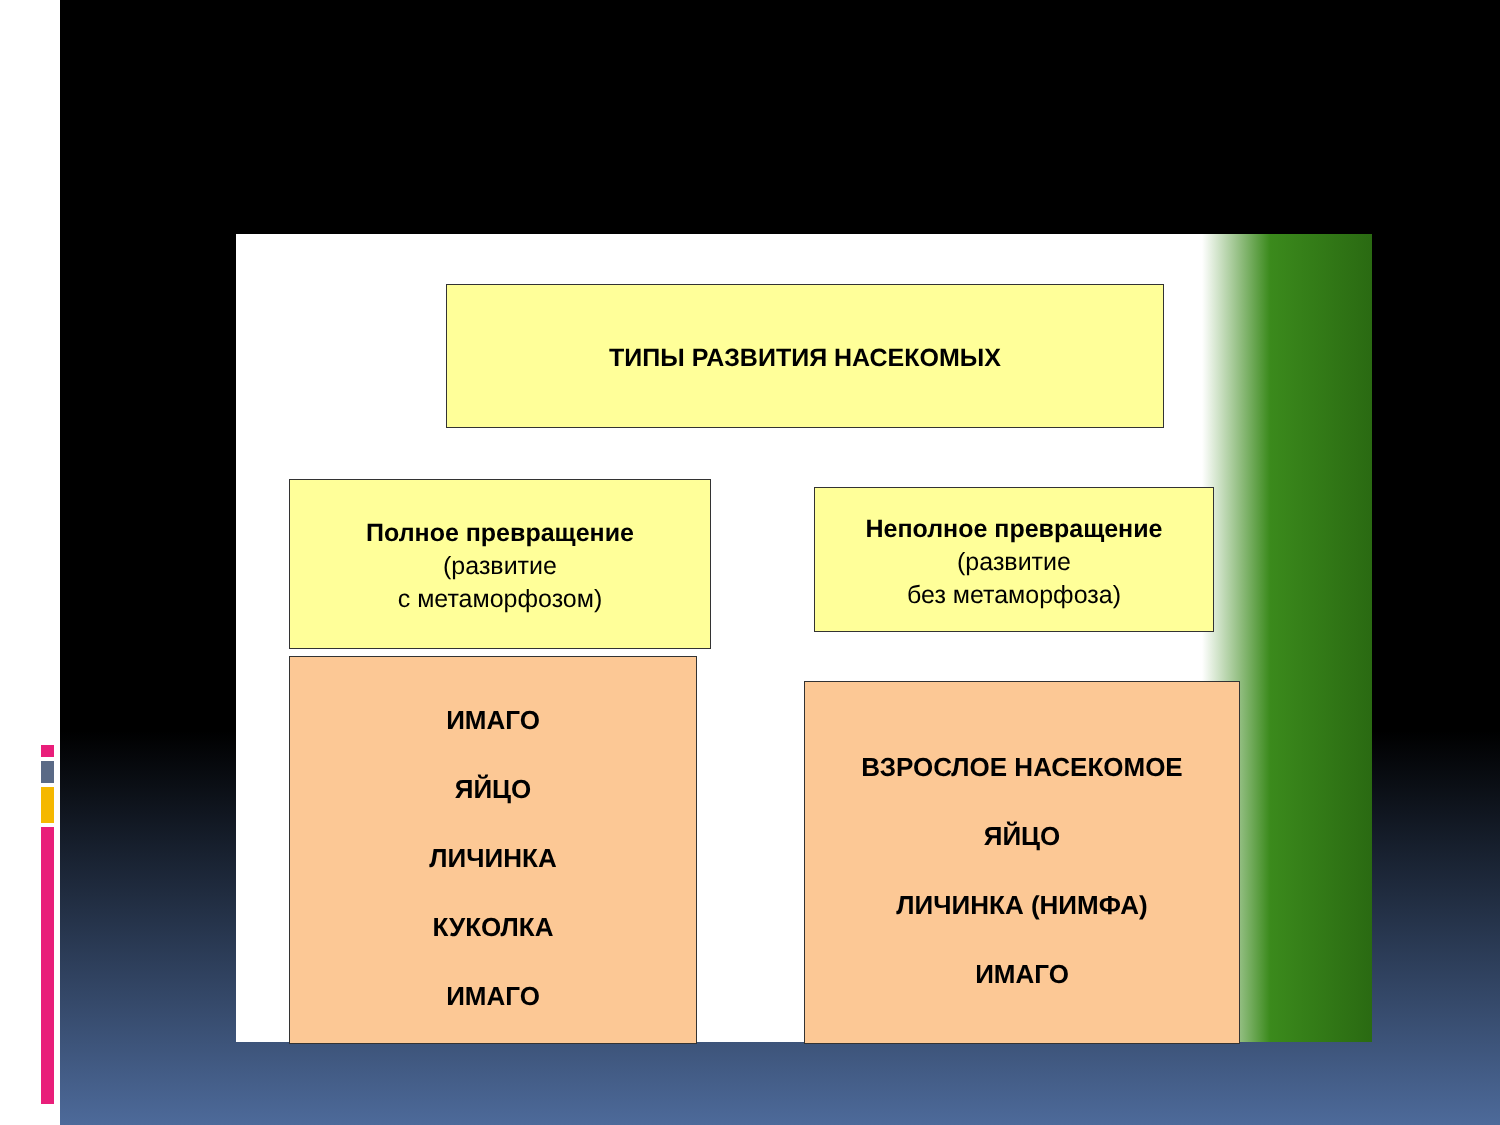ТИПЫ РАЗВИТИЯ НАСЕКОМЫХ
Полное превращение
(развитие
с метаморфозом)
Неполное превращение
(развитие
без метаморфоза)
ИМАГО
ЯЙЦО
ЛИЧИНКА
КУКОЛКА
ИМАГО
ВЗРОСЛОЕ НАСЕКОМОЕ
ЯЙЦО
ЛИЧИНКА (НИМФА)
ИМАГО